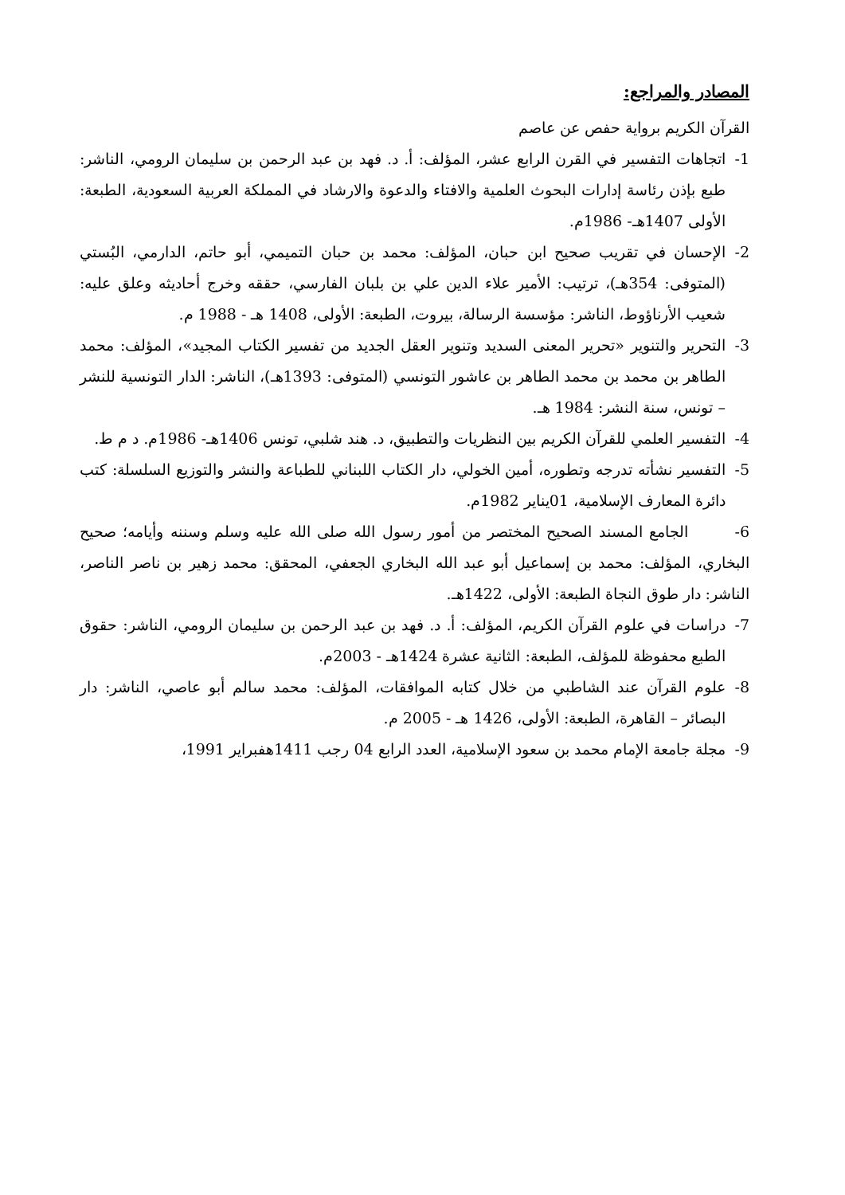المصادر والمراجع:
القرآن الكريم برواية حفص عن عاصم
1- اتجاهات التفسير في القرن الرابع عشر، المؤلف: أ. د. فهد بن عبد الرحمن بن سليمان الرومي، الناشر: طبع بإذن رئاسة إدارات البحوث العلمية والافتاء والدعوة والارشاد في المملكة العربية السعودية، الطبعة: الأولى 1407هـ- 1986م.
2- الإحسان في تقريب صحيح ابن حبان، المؤلف: محمد بن حبان التميمي، أبو حاتم، الدارمي، البُستي (المتوفى: 354هـ)، ترتيب: الأمير علاء الدين علي بن بلبان الفارسي، حققه وخرج أحاديثه وعلق عليه: شعيب الأرناؤوط، الناشر: مؤسسة الرسالة، بيروت، الطبعة: الأولى، 1408 هـ - 1988 م.
3- التحرير والتنوير «تحرير المعنى السديد وتنوير العقل الجديد من تفسير الكتاب المجيد»، المؤلف: محمد الطاهر بن محمد بن محمد الطاهر بن عاشور التونسي (المتوفى: 1393هـ)، الناشر: الدار التونسية للنشر – تونس، سنة النشر: 1984 هـ.
4- التفسير العلمي للقرآن الكريم بين النظريات والتطبيق، د. هند شلبي، تونس 1406هـ- 1986م. د م ط.
5- التفسير نشأته تدرجه وتطوره، أمين الخولي، دار الكتاب اللبناني للطباعة والنشر والتوزيع السلسلة: كتب دائرة المعارف الإسلامية، 01يناير 1982م.
6- الجامع المسند الصحيح المختصر من أمور رسول الله صلى الله عليه وسلم وسننه وأيامه؛ صحيح البخاري، المؤلف: محمد بن إسماعيل أبو عبد الله البخاري الجعفي، المحقق: محمد زهير بن ناصر الناصر، الناشر: دار طوق النجاة الطبعة: الأولى، 1422هـ.
7- دراسات في علوم القرآن الكريم، المؤلف: أ. د. فهد بن عبد الرحمن بن سليمان الرومي، الناشر: حقوق الطبع محفوظة للمؤلف، الطبعة: الثانية عشرة 1424هـ - 2003م.
8- علوم القرآن عند الشاطبي من خلال كتابه الموافقات، المؤلف: محمد سالم أبو عاصي، الناشر: دار البصائر – القاهرة، الطبعة: الأولى، 1426 هـ - 2005 م.
9- مجلة جامعة الإمام محمد بن سعود الإسلامية، العدد الرابع 04 رجب 1411هفبراير 1991،